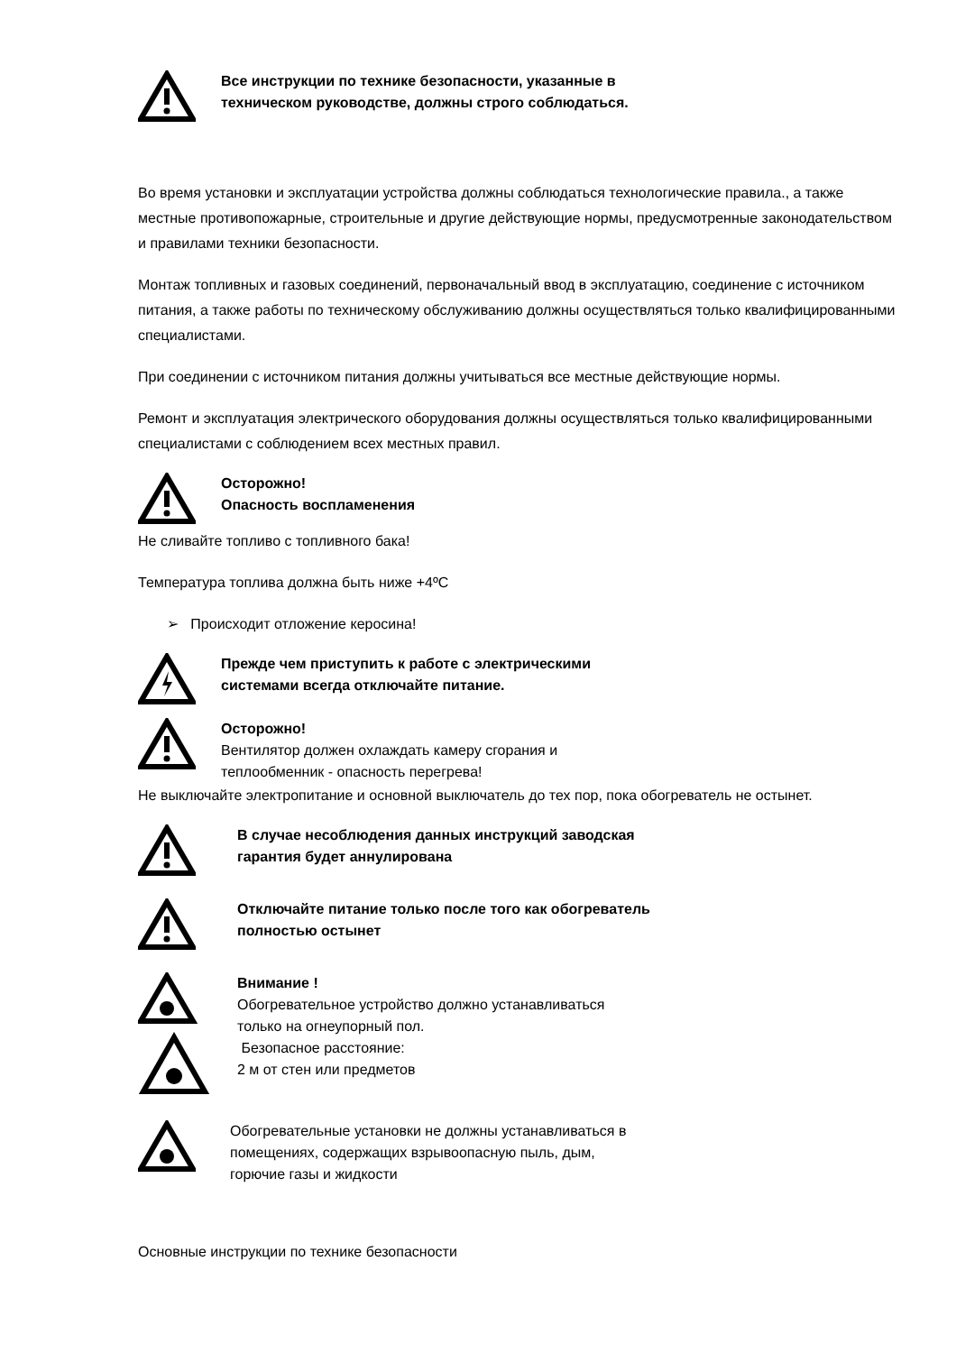Все инструкции по технике безопасности, указанные в
техническом руководстве, должны строго соблюдаться.
Во время установки и эксплуатации устройства должны соблюдаться технологические правила., а также местные противопожарные, строительные и другие действующие нормы, предусмотренные законодательством и правилами техники безопасности.
Монтаж топливных и газовых соединений, первоначальный ввод в эксплуатацию, соединение с источником питания, а также работы по техническому обслуживанию должны осуществляться только квалифицированными специалистами.
При соединении с источником питания должны учитываться все местные действующие нормы.
Ремонт и эксплуатация электрического оборудования должны осуществляться только квалифицированными специалистами с соблюдением всех местных правил.
Осторожно!
Опасность воспламенения
Не сливайте топливо с топливного бака!
Температура топлива должна быть ниже +4ºС
➢ Происходит отложение керосина!
Прежде чем приступить к работе с электрическими
системами всегда отключайте питание.
Осторожно!
Вентилятор должен охлаждать камеру сгорания и
теплообменник - опасность перегрева!
Не выключайте электропитание и основной выключатель до тех пор, пока обогреватель не остынет.
В случае несоблюдения данных инструкций заводская
гарантия будет аннулирована
Отключайте питание только после того как обогреватель
полностью остынет
Внимание !
Обогревательное устройство должно устанавливаться
только на огнеупорный пол.
Безопасное расстояние:
2 м от стен или предметов
Обогревательные установки не должны устанавливаться в
помещениях, содержащих взрывоопасную пыль, дым,
горючие газы и жидкости
Основные инструкции по технике безопасности